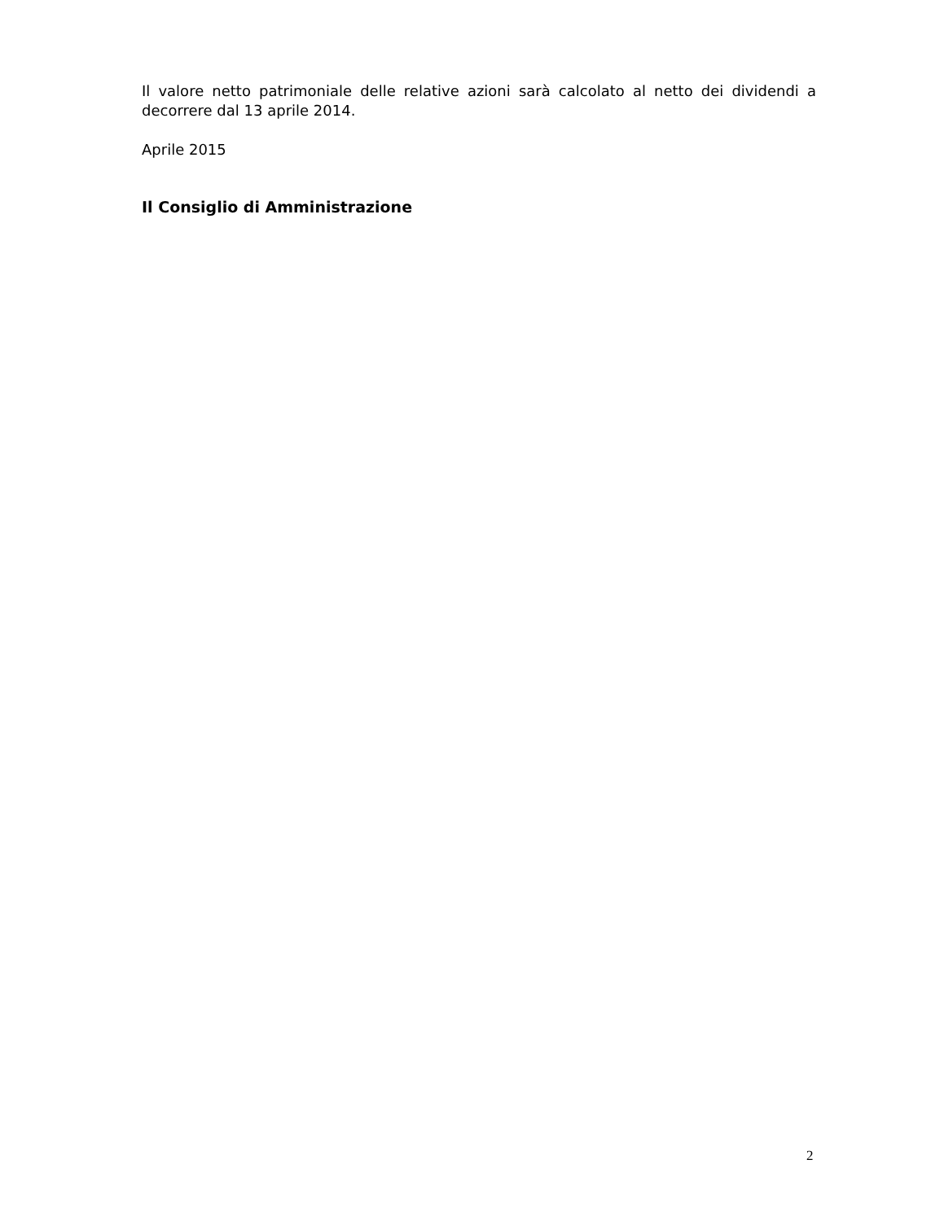Il valore netto patrimoniale delle relative azioni sarà calcolato al netto dei dividendi a decorrere dal 13 aprile 2014.
Aprile 2015
Il Consiglio di Amministrazione
2